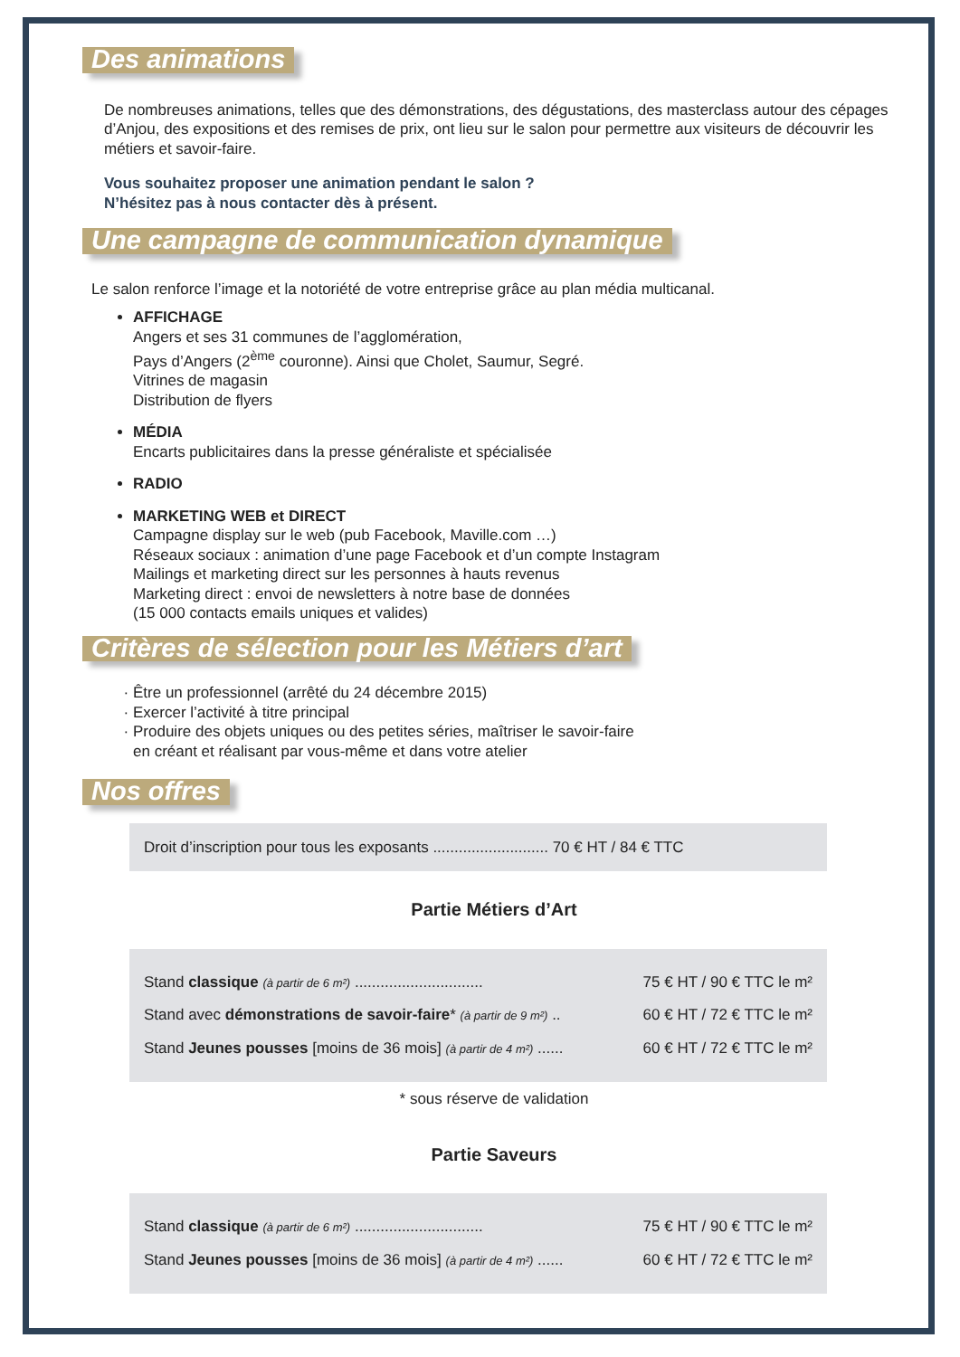Des animations
De nombreuses animations, telles que des démonstrations, des dégustations, des masterclass autour des cépages d’Anjou, des expositions et des remises de prix, ont lieu sur le salon pour permettre aux visiteurs de découvrir les métiers et savoir-faire.
Vous souhaitez proposer une animation pendant le salon ?
N’hésitez pas à nous contacter dès à présent.
Une campagne de communication dynamique
Le salon renforce l’image et la notoriété de votre entreprise grâce au plan média multicanal.
AFFICHAGE
Angers et ses 31 communes de l’agglomération,
Pays d’Angers (2<sup>ème</sup> couronne). Ainsi que Cholet, Saumur, Segré.
Vitrines de magasin
Distribution de flyers
MÉDIA
Encarts publicitaires dans la presse généraliste et spécialisée
RADIO
MARKETING WEB et DIRECT
Campagne display sur le web (pub Facebook, Maville.com …)
Réseaux sociaux : animation d’une page Facebook et d’un compte Instagram
Mailings et marketing direct sur les personnes à hauts revenus
Marketing direct : envoi de newsletters à notre base de données
(15 000 contacts emails uniques et valides)
Critères de sélection pour les Métiers d’art
Être un professionnel (arrêté du 24 décembre 2015)
Exercer l’activité à titre principal
Produire des objets uniques ou des petites séries, maîtriser le savoir-faire
en créant et réalisant par vous-même et dans votre atelier
Nos offres
Droit d’inscription pour tous les exposants ........................... 70 € HT / 84 € TTC
Partie Métiers d’Art
Stand classique (à partir de 6 m²) .............................. 75 € HT / 90 € TTC le m²
Stand avec démonstrations de savoir-faire* (à partir de 9 m²) .. 60 € HT / 72 € TTC le m²
Stand Jeunes pousses [moins de 36 mois] (à partir de 4 m²) ...... 60 € HT / 72 € TTC le m²
* sous réserve de validation
Partie Saveurs
Stand classique (à partir de 6 m²) .............................. 75 € HT / 90 € TTC le m²
Stand Jeunes pousses [moins de 36 mois] (à partir de 4 m²) ...... 60 € HT / 72 € TTC le m²